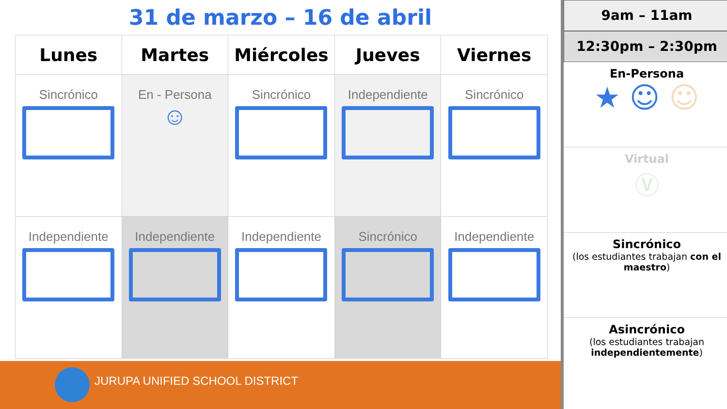31 de marzo – 16 de abril
| Lunes | Martes | Miércoles | Jueves | Viernes |
| --- | --- | --- | --- | --- |
| Sincrónico | En - Persona ☺ | Sincrónico | Independiente | Sincrónico |
| Independiente | Independiente | Independiente | Sincrónico | Independiente |
JURUPA UNIFIED SCHOOL DISTRICT
9am – 11am
12:30pm – 2:30pm
En-Persona
★ ☺ ☺
Virtual
Ⓥ
Sincrónico
(los estudiantes trabajan con el maestro)
Asincrónico
(los estudiantes trabajan independientemente)